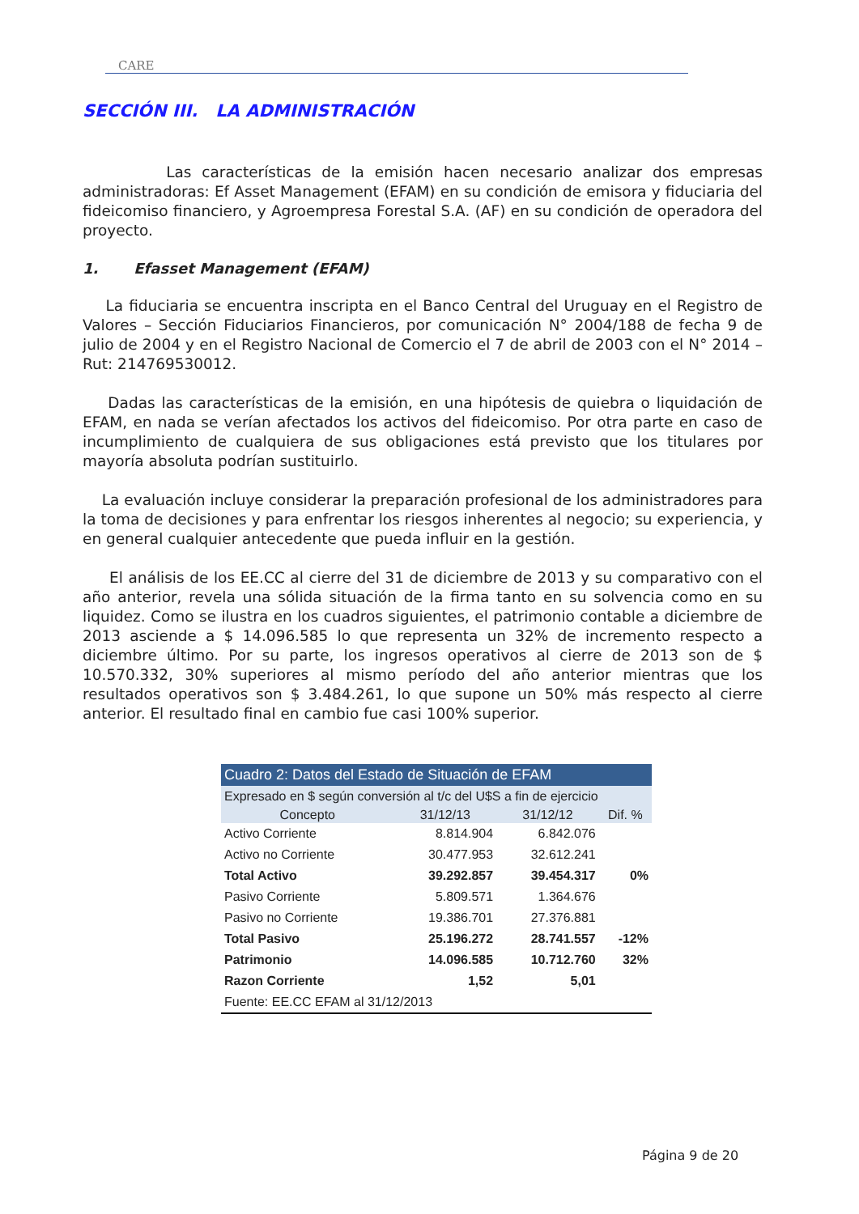CARE
SECCIÓN III. LA ADMINISTRACIÓN
Las características de la emisión hacen necesario analizar dos empresas administradoras: Ef Asset Management (EFAM) en su condición de emisora y fiduciaria del fideicomiso financiero, y Agroempresa Forestal S.A. (AF) en su condición de operadora del proyecto.
1. Efasset Management (EFAM)
La fiduciaria se encuentra inscripta en el Banco Central del Uruguay en el Registro de Valores – Sección Fiduciarios Financieros, por comunicación N° 2004/188 de fecha 9 de julio de 2004 y en el Registro Nacional de Comercio el 7 de abril de 2003 con el N° 2014 – Rut: 214769530012.
Dadas las características de la emisión, en una hipótesis de quiebra o liquidación de EFAM, en nada se verían afectados los activos del fideicomiso. Por otra parte en caso de incumplimiento de cualquiera de sus obligaciones está previsto que los titulares por mayoría absoluta podrían sustituirlo.
La evaluación incluye considerar la preparación profesional de los administradores para la toma de decisiones y para enfrentar los riesgos inherentes al negocio; su experiencia, y en general cualquier antecedente que pueda influir en la gestión.
El análisis de los EE.CC al cierre del 31 de diciembre de 2013 y su comparativo con el año anterior, revela una sólida situación de la firma tanto en su solvencia como en su liquidez. Como se ilustra en los cuadros siguientes, el patrimonio contable a diciembre de 2013 asciende a $ 14.096.585 lo que representa un 32% de incremento respecto a diciembre último. Por su parte, los ingresos operativos al cierre de 2013 son de $ 10.570.332, 30% superiores al mismo período del año anterior mientras que los resultados operativos son $ 3.484.261, lo que supone un 50% más respecto al cierre anterior. El resultado final en cambio fue casi 100% superior.
| Cuadro 2: Datos del Estado de Situación de EFAM | | | |
| Expresado en $ según conversión al t/c del U$S a fin de ejercicio | | | |
| Concepto | 31/12/13 | 31/12/12 | Dif. % |
| Activo Corriente | 8.814.904 | 6.842.076 | |
| Activo no Corriente | 30.477.953 | 32.612.241 | |
| Total Activo | 39.292.857 | 39.454.317 | 0% |
| Pasivo Corriente | 5.809.571 | 1.364.676 | |
| Pasivo no Corriente | 19.386.701 | 27.376.881 | |
| Total Pasivo | 25.196.272 | 28.741.557 | -12% |
| Patrimonio | 14.096.585 | 10.712.760 | 32% |
| Razon Corriente | 1,52 | 5,01 | |
| Fuente: EE.CC EFAM al 31/12/2013 | | | |
Página 9 de 20